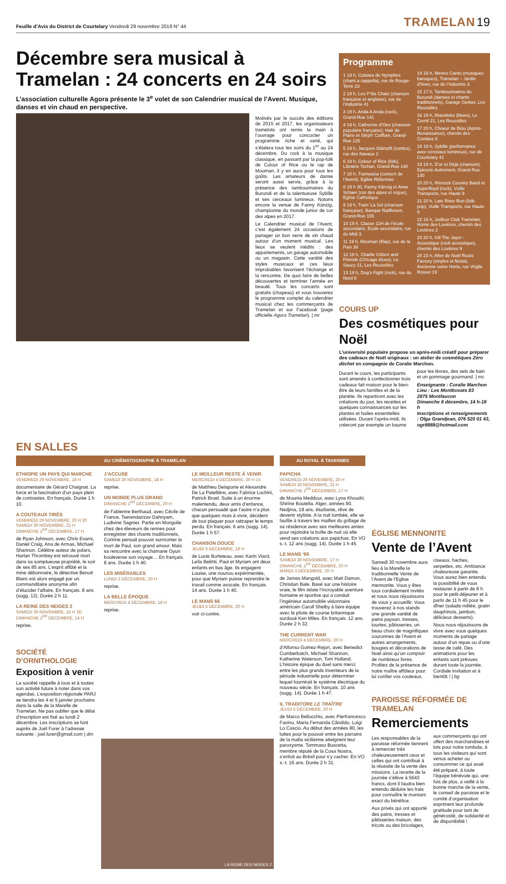Feuille d’Avis du District de Courtelary Vendredi 29 novembre 2019 N° 44 TRAMELAN 19
Décembre sera musical à Tramelan : 24 concerts en 24 soirs
L’association culturelle Agora présente le 3<sup>e</sup> volet de son Calendrier musical de l’Avent. Musique, danses et vin chaud en perspective.
Motivés par le succès des éditions de 2015 et 2017, les organisateurs tramelots ont remis la main à l’ouvrage pour concocter un programme riche et varié, qui s’étalera tous les soirs du 1<sup>er</sup> au 24 décembre. Du rock à la musique classique, en passant par la pop-folk de Colour of Rice ou le rap de Mouman, il y en aura pour tous les goûts. Les amateurs de danse seront aussi servis, grâce à la présence des tambourinaires du Burundi et de la talentueuse Sybille et ses cerceaux lumineux. Notons encore la venue de Fanny Känzig, championne du monde junior de cor des alpes en 2017.
Le Calendrier musical de l’Avent, c’est également 24 occasions de partager un bon verre de vin chaud autour d’un moment musical. Les lieux se veulent inédits : des appartements, un garage automobile ou un magasin. Cette variété des styles musicaux et ces lieux improbables favorisent l’échange et la rencontre. De quoi faire de belles découvertes et terminer l’année en beauté. Tous les concerts sont gratuits (chapeau) et vous trouverez le programme complet du calendrier musical chez les commerçants de Tramelan et sur Facebook (page officielle Agora Tramelan). | mr
Programme
1 19 h, Cuisses de Nymphes (chant a cappella), rue de Rouge-Terre 23
2 19 h, Les P’tits Chats (chanson française et anglaise), rue de l’Industrie 41
3 19 h, Anda A Anda (rock), Grand-Rue 141
4 19 h, Catherine d’Oex (chanson populaire française), Hair de Plaire et Stéph’ Coiffure, Grand-Rue 135
5 19 h, Jacques Stämpfli (contes), rue des Navaux 2
6 19 h, Colour of Rice (folk), Librairie Tschan, Grand-Rue 140
7 18 h, Tramusica (concert de l’Avent), Eglise Réformée
8 19 h 30, Fanny Känzig et Anne Schaer (cor des alpes et orgue), Eglise Catholique
9 19 h, Tram’ La Sol (chanson française), Banque Raiffeisen, Grand-Rue 155
10 19 h, Classe 11H de l’école secondaire, Ecole secondaire, rue du Midi 3
11 19 h, Mouman (Rap), rue de la Paix 38
12 19 h, Charlie Gilbert and Friends (Chicago blues), Le Saucy 21, Les Reussilles
13 19 h, Dog’s Fight (rock), rue du Nord 8
14 19 h, Menno Canto (musiques baroques), Tramelan – Jardin d’hiver, rue de l’Industrie 3
15 17 h, Tambourinaires du Burundi (danses et chants traditionnels), Garage Gerber, Les Reussilles
16 19 h, Bluesticks (blues), Le Cernil 21, Les Reussilles
17 20 h, Choeur de Biou (Après-Renaissance), chemin des Combes 5
18 19 h, Sybille (performance avec cerceaux lumineux), rue de Courtelary 41
19 19 h, D’or et Déjà (chanson), Epicerie Autrement, Grand-Rue 130
20 20 h, Rimrock Country Band et Superfloyd (rock), Vuille Transports, rue Haute 9
21 20 h, Late River Run (folk-pop), Vuille Transports, rue Haute 9
22 16 h, Jodleur Club Tramelan, Home des Lovières, chemin des Lovières 2
23 20 h, Kill The Jayer : Acoustique (rock acoustique), chemin des Lovières 9
24 23 h, After de Noël Roots Factory (vinyles et fiesta), Ancienne usine Horia, rue Virgile Rossel 19
COURS UP
Des cosmétiques pour Noël
L’université populaire propose un après-midi créatif pour préparer des cadeaux de Noël originaux : un atelier de cosmétiques Zéro déchet en compagnie de Coralie Marchon.
Durant le cours, les participants sont amenés à confectionner trois cadeaux fait maison pour le bien-être de leurs familles et de la planète. Ils repartiront avec les créations du jour, les recettes et quelques connaissances sur les plantes et huiles essentielles utilisées. Durant l’après-midi, ils créeront par exemple un baume pour les lèvres, des sels de bain et un gommage gourmand. | mc
Enseignante : Coralie Marchon
Lieu : Les Montbovats 83
2875 Montfaucon
Dimanche 8 décembre, 14 h-18 h
Inscriptions et renseignements : Olga Grandjean, 076 520 01 43, ogr8888@hotmail.com
EN SALLES
AU CINÉMATOGRAPHE À TRAMELAN
ETHIOPIE UN PAYS QUI MARCHE
VENDREDI 29 NOVEMBRE, 18 H
documentaire de Gérard Chaignat. La force et la fascination d’un pays plein de contrastes. En français. Durée 1 h 10.
A COUTEAUX TIRÉS
VENDREDI 29 NOVEMBRE, 20 H 30
SAMEDI 30 NOVEMBRE, 21 H
DIMANCHE 1<sup>ER</sup> DÉCEMBRE, 17 H
de Ryan Johnson, avec Chris Evans, Daniel Craig, Ana de Armas, Michael Shannon. Célèbre auteur de polars, Harlan Thrombey est retrouvé mort dans sa somptueuse propriété, le soir de ses 85 ans. L’esprit affûté et la mine débonnaire, le détective Benoit Blanc est alors engagé par un commanditaire anonyme afin d’élucider l’affaire. En français. 8 ans (sugg. 12). Durée 2 h 11.
LA REINE DES NEIGES 2
SAMEDI 30 NOVEMBRE, 15 H 3D
DIMANCHE 1<sup>ER</sup> DÉCEMBRE, 14 H
reprise.
SOCIÉTÉ D’ORNITHOLOGIE
Exposition à venir
La société rappelle à tous et à toutes son activité future à noter dans vos agendas. L’exposition régionale PARJ se tiendra les 4 et 5 janvier prochains dans la salle de la Marelle de Tramelan. Ne pas oublier que le délai d’inscription est fixé au lundi 2 décembre. Les inscriptions se font auprès de Joël Furer à l’adresse suivante : joel.furer@gmail.com | dm
J’ACCUSE
SAMEDI 30 NOVEMBRE, 18 H
reprise.
UN MONDE PLUS GRAND
DIMANCHE 1<sup>ER</sup> DÉCEMBRE, 20 H
de Fabienne Berthaud, avec Cécile de France, Tserendarizav Dahnyam, Ludivine Sagnier. Partie en Mongolie chez des éleveurs de rennes pour enregistrer des chants traditionnels, Corinne pensait pouvoir surmonter la mort de Paul, son grand amour. Mais sa rencontre avec la chamane Oyun bouleverse son voyage… En français. 8 ans. Durée 1 h 40.
LES MISÉRABLES
LUNDI 2 DÉCEMBRE, 20 H
reprise.
LA BELLE ÉPOQUE
MERCREDI 4 DÉCEMBRE, 18 H
reprise.
LE MEILLEUR RESTE À VENIR
MERCREDI 4 DÉCEMBRE, 20 H 15
de Matthieu Delaporte et Alexandre De La Patellière, avec Fabrice Luchini, Patrick Bruel. Suite à un énorme malentendu, deux amis d’enfance, chacun persuadé que l’autre n’a plus que quelques mois à vivre, décident de tout plaquer pour rattraper le temps perdu. En français. 6 ans (sugg. 14). Durée 1 h 57.
CHANSON DOUCE
JEUDI 5 DÉCEMBRE, 18 H
de Lucie Borleteau, avec Karin Viard, Leïla Bekhti. Paul et Myriam ont deux enfants en bas âge. Ils engagent Louise, une nounou expérimentée, pour que Myriam puisse reprendre le travail comme avocate. En français. 14 ans. Durée 1 h 40.
LE MANS 66
JEUDI 5 DÉCEMBRE, 20 H
voir ci-contre.
LA REINE DES NEIGES 2
AU ROYAL À TAVANNES
PAPICHA
VENDREDI 29 NOVEMBRE, 20 H
SAMEDI 30 NOVEMBRE, 21 H
DIMANCHE 1<sup>ER</sup> DÉCEMBRE, 17 H
de Mounia Meddour, avec Lyna Khoudri, Shirine Boutella. Alger, années 90. Nedjma, 18 ans, étudiante, rêve de devenir styliste. A la nuit tombée, elle se faufile à travers les mailles du grillage de sa résidence avec ses meilleures amies pour rejoindre la boîte de nuit où elle vend ses créations aux papichas. En VO s.-t. 12 ans (sugg. 14). Durée 1 h 45.
LE MANS ’66
SAMEDI 30 NOVEMBRE, 17 H
DIMANCHE 1<sup>ER</sup> DÉCEMBRE, 20 H
MARDI 3 DÉCEMBRE, 20 H
de James Mangold, avec Matt Damon, Christian Bale. Basé sur une histoire vraie, le film relate l’incroyable aventure humaine et sportive qui a conduit l’ingénieur automobile visionnaire américain Caroll Shelby à faire équipe avec le pilote de course britannique surdoué Ken Miles. En français. 12 ans. Durée 2 h 32.
THE CURRENT WAR
MERCREDI 4 DÉCEMBRE, 20 H
d’Alfonso Gomez-Rejon, avec Benedict Cumberbatch, Michael Shannon, Katherine Waterson, Tom Holland. L’histoire épique du duel sans merci entre les plus grands inventeurs de la période industrielle pour déterminer lequel fournirait le système électrique du nouveau siècle. En français. 10 ans (sugg. 14). Durée 1 h 47.
IL TRADITORE LE TRAÎTRE
JEUDI 5 DÉCEMBRE, 20 H
de Marco Bellocchio, avec Pierfrancesco Favino, Maria Fernanda Cândido, Luigi Lo Cascio. Au début des années 80, les luttes pour le pouvoir entre les parrains de la mafia sicilienne atteignent leur paroxysme. Tommaso Buscetta, membre réputé de la Cosa Nostra, s’enfuit au Brésil pour s’y cacher. En VO s.-t. 16 ans. Durée 2 h 31.
ÉGLISE MENNONITE
Vente de l’Avent
Samedi 30 novembre aura lieu à la Marelle la traditionnelle Vente de l’Avent de l’Eglise mennonite. Vous y êtes tous cordialement invités et nous nous réjouissons de vous y accueillir. Vous trouverez à nos stands une grande variété de pains paysan, tresses, tourtes, pâtisseries, un beau choix de magnifiques couronnes de l’Avent et autres arrangements, bougies et décorations de Noël ainsi qu’un comptoir de nombreux livres. Profitez de la présence de notre maître affûteur pour lui confier vos couteaux, ciseaux, haches, serpettes, etc. Ambiance chaleureuse garantie. Vous aurez bien entendu la possibilité de vous restaurer à partir de 8 h pour le petit-déjeuner et à partir de 11 h 45 pour le dîner (salade mêlée, gratin dauphinois, jambon, délicieux desserts).
Nous nous réjouissons de vivre avec vous quelques moments de partage autour d’un repas ou d’une tasse de café. Des animations pour les enfants sont prévues durant toute la journée. Cordiale invitation et à bientôt ! | bg
PAROISSE RÉFORMÉE DE TRAMELAN
Remerciements
Les responsables de la paroisse réformée tiennent à remercier très chaleureusement ceux et celles qui ont contribué à la réussite de la vente des missions. La recette de la journée s’élève à 5643 francs, dont il faudra bien entendu déduire les frais pour connaître le montant exact du bénéfice.
Aux privés qui ont apporté des pains, tresses et pâtisseries maison, des tricots ou des bricolages, aux commerçants qui ont offert des marchandises et lots pour notre tombola, à tous les visiteurs qui sont venus acheter ou consommer ce qui avait été préparé, à toute l’équipe bénévole qui, une fois de plus, a veillé à la bonne marche de la vente, le conseil de paroisse et le comité d’organisation expriment leur profonde gratitude pour tant de générosité, de solidarité et de disponibilité !